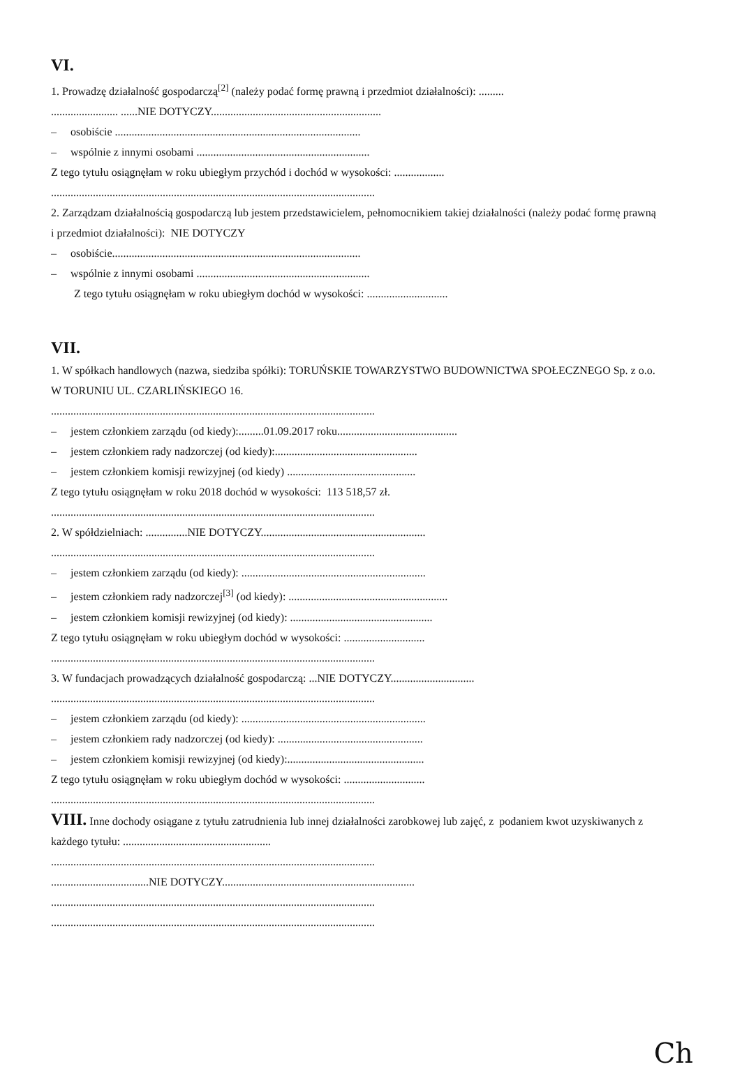VI.
1. Prowadzę działalność gospodarczą<sup>[2]</sup> (należy podać formę prawną i przedmiot działalności): .........
........................ ......NIE DOTYCZY.............................................................
– osobiście ........................................................................................
– wspólnie z innymi osobami ..............................................................
Z tego tytułu osiągnęłam w roku ubiegłym przychód i dochód w wysokości: ..................
....................................................................................................................
2. Zarządzam działalnością gospodarczą lub jestem przedstawicielem, pełnomocnikiem takiej działalności (należy podać formę prawną i przedmiot działalności): NIE DOTYCZY
– osobiście.........................................................................................
– wspólnie z innymi osobami ..............................................................
Z tego tytułu osiągnęłam w roku ubiegłym dochód w wysokości: .............................
VII.
1. W spółkach handlowych (nazwa, siedziba spółki): TORUŃSKIE TOWARZYSTWO BUDOWNICTWA SPOŁECZNEGO Sp. z o.o. W TORUNIU UL. CZARLIŃSKIEGO 16.
....................................................................................................................
– jestem członkiem zarządu (od kiedy):.........01.09.2017 roku...........................................
– jestem członkiem rady nadzorczej (od kiedy):...................................................
– jestem członkiem komisji rewizyjnej (od kiedy) ..............................................
Z tego tytułu osiągnęłam w roku 2018 dochód w wysokości: 113 518,57 zł.
....................................................................................................................
2. W spółdzielniach: ...............NIE DOTYCZY...........................................................
....................................................................................................................
– jestem członkiem zarządu (od kiedy): ..................................................................
– jestem członkiem rady nadzorczej<sup>[3]</sup> (od kiedy): .........................................................
– jestem członkiem komisji rewizyjnej (od kiedy): ...................................................
Z tego tytułu osiągnęłam w roku ubiegłym dochód w wysokości: .............................
....................................................................................................................
3. W fundacjach prowadzących działalność gospodarczą: ...NIE DOTYCZY..............................
....................................................................................................................
– jestem członkiem zarządu (od kiedy): ..................................................................
– jestem członkiem rady nadzorczej (od kiedy): ....................................................
– jestem członkiem komisji rewizyjnej (od kiedy):.................................................
Z tego tytułu osiągnęłam w roku ubiegłym dochód w wysokości: .............................
....................................................................................................................
VIII. Inne dochody osiągane z tytułu zatrudnienia lub innej działalności zarobkowej lub zajęć, z podaniem kwot uzyskiwanych z każdego tytułu: .....................................................
....................................................................................................................
...................................NIE DOTYCZY.....................................................................
....................................................................................................................
....................................................................................................................
Ch